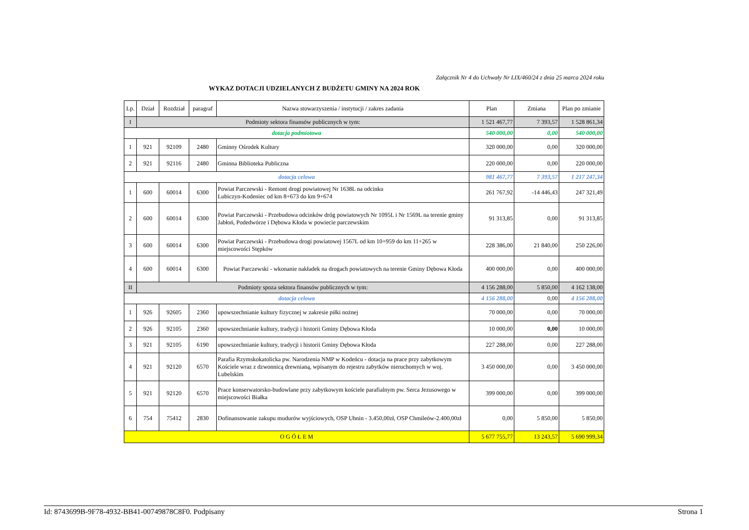Załącznik Nr 4 do Uchwały Nr LIX/460/24 z dnia 25 marca 2024 roku
WYKAZ DOTACJI UDZIELANYCH Z BUDŻETU GMINY NA 2024 ROK
| Lp. | Dział | Rozdział | paragraf | Nazwa stowarzyszenia / instytucji / zakres zadania | Plan | Zmiana | Plan po zmianie |
| --- | --- | --- | --- | --- | --- | --- | --- |
| I | Podmioty sektora finansów publicznych w tym: | | | | 1 521 467,77 | 7 393,57 | 1 528 861,34 |
| dotacja podmiotowa | | | | | 540 000,00 | 0,00 | 540 000,00 |
| 1 | 921 | 92109 | 2480 | Gminny Ośrodek Kultury | 320 000,00 | 0,00 | 320 000,00 |
| 2 | 921 | 92116 | 2480 | Gminna Biblioteka Publiczna | 220 000,00 | 0,00 | 220 000,00 |
| dotacja celowa | | | | | 981 467,77 | 7 393,57 | 1 217 247,34 |
| 1 | 600 | 60014 | 6300 | Powiat Parczewski - Remont drogi powiatowej Nr 1638L na odcinku Lubiczyn-Kodeniec od km 8+673 do km 9+674 | 261 767,92 | -14 446,43 | 247 321,49 |
| 2 | 600 | 60014 | 6300 | Powiat Parczewski - Przebudowa odcinków dróg powiatowych Nr 1095L i Nr 1569L na terenie gminy Jabłoń, Podedwórze i Dębowa Kłoda w powiecie parczewskim | 91 313,85 | 0,00 | 91 313,85 |
| 3 | 600 | 60014 | 6300 | Powiat Parczewski - Przebudowa drogi powiatowej 1567L od km 10+959 do km 11+265 w miejscowości Stępków | 228 386,00 | 21 840,00 | 250 226,00 |
| 4 | 600 | 60014 | 6300 | Powiat Parczewski - wkonanie nakładek na drogach powiatowych na terenie Gminy Dębowa Kłoda | 400 000,00 | 0,00 | 400 000,00 |
| II | Podmioty spoza sektora finansów publicznych w tym: | | | | 4 156 288,00 | 5 850,00 | 4 162 138,00 |
| dotacja celowa | | | | | 4 156 288,00 | 0,00 | 4 156 288,00 |
| 1 | 926 | 92605 | 2360 | upowszechnianie kultury fizycznej w zakresie piłki nożnej | 70 000,00 | 0,00 | 70 000,00 |
| 2 | 926 | 92105 | 2360 | upowszechnianie kultury, tradycji i historii Gminy Dębowa Kłoda | 10 000,00 | 0,00 | 10 000,00 |
| 3 | 921 | 92105 | 6190 | upowszechnianie kultury, tradycji i historii Gminy Dębowa Kłoda | 227 288,00 | 0,00 | 227 288,00 |
| 4 | 921 | 92120 | 6570 | Parafia Rzymskokatolicka pw. Narodzenia NMP w Kodeńcu - dotacja na prace przy zabytkowym Kościele wraz z dzwonnicą drewnianą, wpisanym do rejestru zabytków nieruchomych w woj. Lubelskim | 3 450 000,00 | 0,00 | 3 450 000,00 |
| 5 | 921 | 92120 | 6570 | Prace konserwatorsko-budowlane przy zabytkowym kościele parafialnym pw. Serca Jezusowego w miejscowości Białka | 399 000,00 | 0,00 | 399 000,00 |
| 6 | 754 | 75412 | 2830 | Dofinansowanie zakupu mudurów wyjściowych, OSP Uhnin - 3.450,00zł, OSP Chmileów-2.400,00zł | 0,00 | 5 850,00 | 5 850,00 |
| O G Ó Ł E M | | | | | 5 677 755,77 | 13 243,57 | 5 690 999,34 |
Id: 8743699B-9F78-4932-BB41-00749878C8F0. Podpisany Strona 1